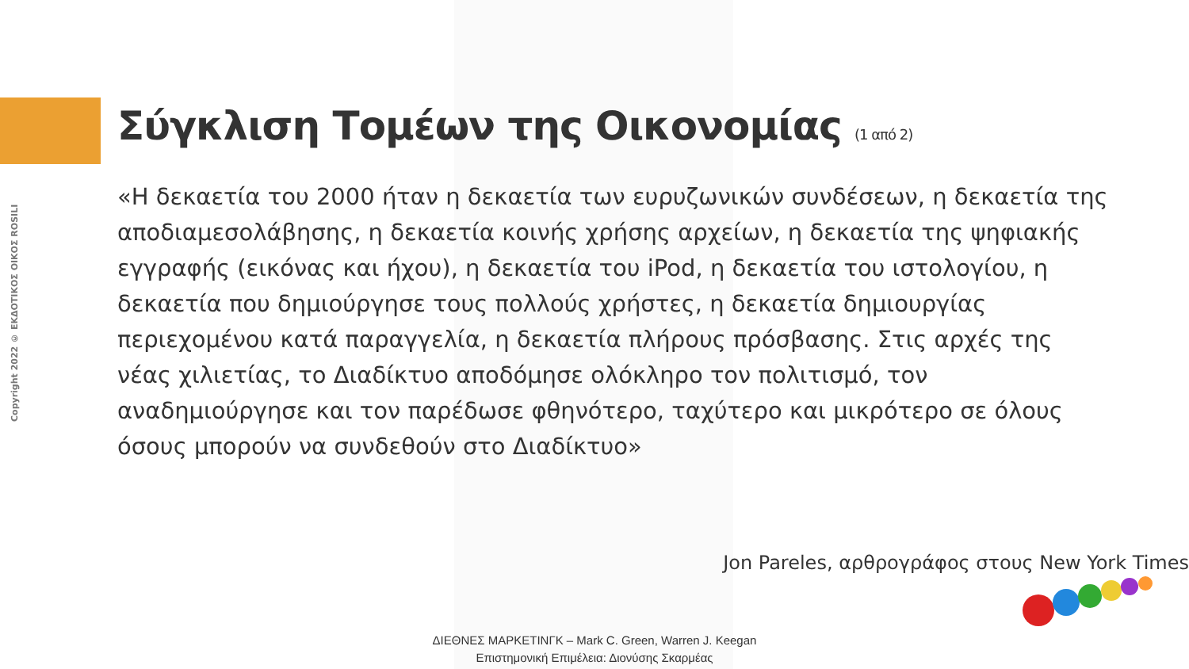Copyright 2022 © ΕΚΔΟΤΙΚΟΣ ΟΙΚΟΣ ROSILI
Σύγκλιση Τομέων της Οικονομίας (1 από 2)
«Η δεκαετία του 2000 ήταν η δεκαετία των ευρυζωνικών συνδέσεων, η δεκαετία της αποδιαμεσολάβησης, η δεκαετία κοινής χρήσης αρχείων, η δεκαετία της ψηφιακής εγγραφής (εικόνας και ήχου), η δεκαετία του iPod, η δεκαετία του ιστολογίου, η δεκαετία που δημιούργησε τους πολλούς χρήστες, η δεκαετία δημιουργίας περιεχομένου κατά παραγγελία, η δεκαετία πλήρους πρόσβασης. Στις αρχές της νέας χιλιετίας, το Διαδίκτυο αποδόμησε ολόκληρο τον πολιτισμό, τον αναδημιούργησε και τον παρέδωσε φθηνότερο, ταχύτερο και μικρότερο σε όλους όσους μπορούν να συνδεθούν στο Διαδίκτυο»
Jon Pareles, αρθρογράφος στους New York Times
ΔΙΕΘΝΕΣ ΜΑΡΚΕΤΙΝΓΚ – Mark C. Green, Warren J. Keegan
Επιστημονική Επιμέλεια: Διονύσης Σκαρμέας